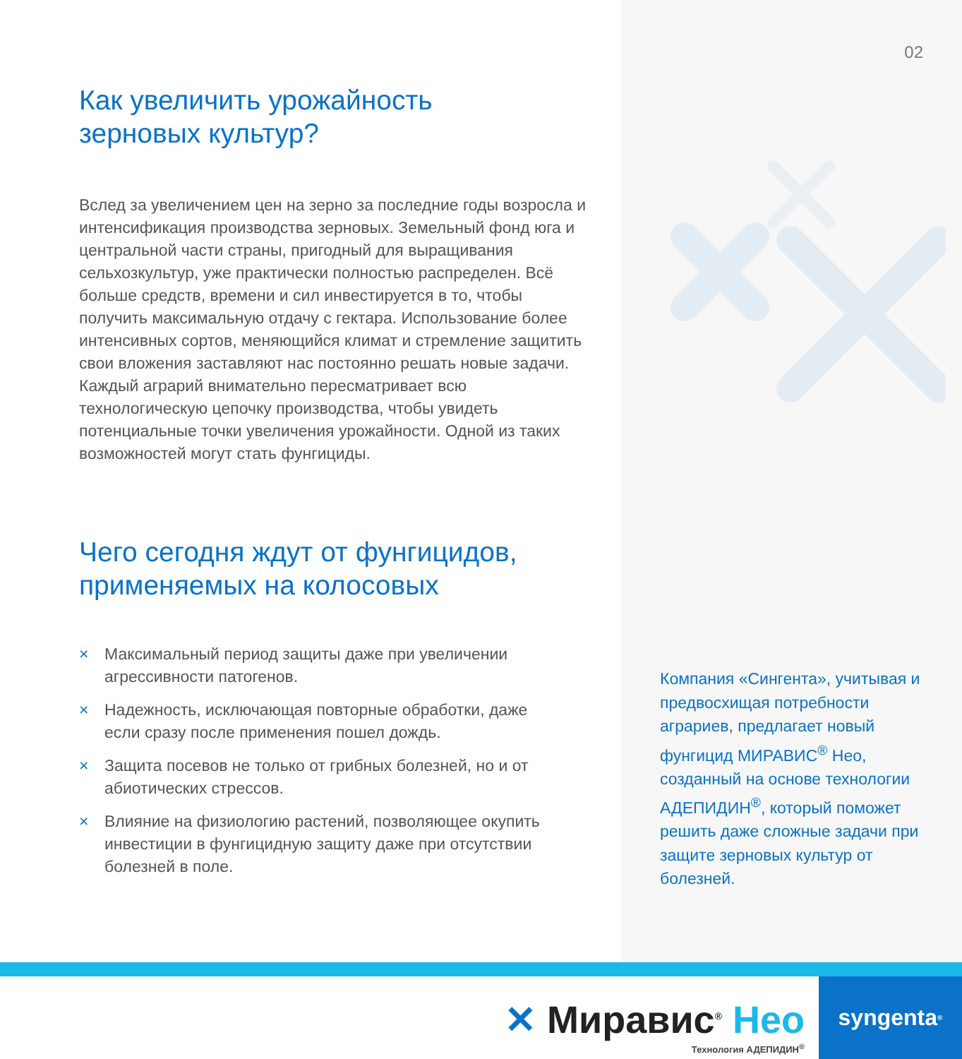Как увеличить урожайность
зерновых культур?
Вслед за увеличением цен на зерно за последние годы возросла и интенсификация производства зерновых. Земельный фонд юга и центральной части страны, пригодный для выращивания сельхозкультур, уже практически полностью распределен. Всё больше средств, времени и сил инвестируется в то, чтобы получить максимальную отдачу с гектара. Использование более интенсивных сортов, меняющийся климат и стремление защитить свои вложения заставляют нас постоянно решать новые задачи. Каждый аграрий внимательно пересматривает всю технологическую цепочку производства, чтобы увидеть потенциальные точки увеличения урожайности. Одной из таких возможностей могут стать фунгициды.
Чего сегодня ждут от фунгицидов,
применяемых на колосовых
× Максимальный период защиты даже при увеличении агрессивности патогенов.
× Надежность, исключающая повторные обработки, даже если сразу после применения пошел дождь.
× Защита посевов не только от грибных болезней, но и от абиотических стрессов.
× Влияние на физиологию растений, позволяющее окупить инвестиции в фунгицидную защиту даже при отсутствии болезней в поле.
02
Компания «Сингента», учитывая и предвосхищая потребности аграриев, предлагает новый фунгицид МИРАВИС<sup>®</sup> Нео, созданный на основе технологии АДЕПИДИН<sup>®</sup>, который поможет решить даже сложные задачи при защите зерновых культур от болезней.
✕ Миравис<sup>®</sup> Нео
Технология АДЕПИДИН<sup>®</sup>
syngenta<sup>®</sup>